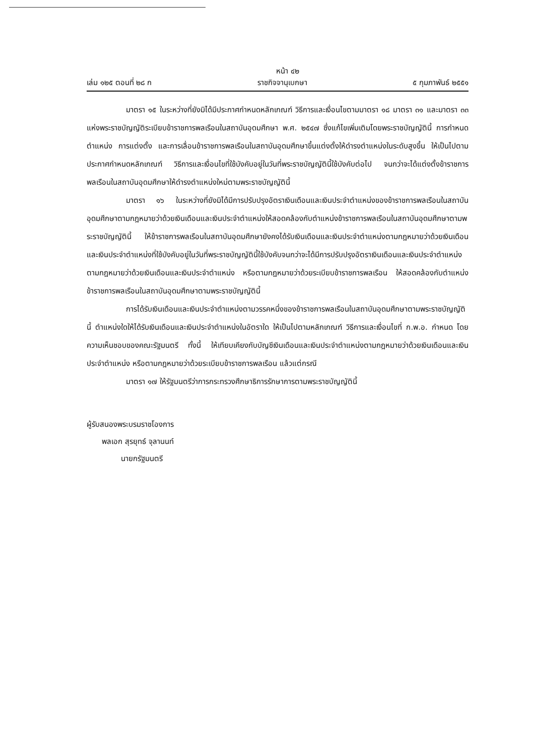หน้า ๔๒
เล่ม ๑๒๕ ตอนที่ ๒๘ ก ราชกิจจานุเบกษา ๕ กุมภาพันธ์ ๒๕๕๑
มาตรา ๑๕ ในระหว่างที่ยังมิได้มีประกาศกำหนดหลักเกณฑ์ วิธีการและเงื่อนไขตามมาตรา ๑๘ มาตรา ๓๑ และมาตรา ๓๓ แห่งพระราชบัญญัติระเบียบข้าราชการพลเรือนในสถาบันอุดมศึกษา พ.ศ. ๒๕๔๗ ซึ่งแก้ไขเพิ่มเติมโดยพระราชบัญญัตินี้ การกำหนดตำแหน่ง การแต่งตั้ง และการเลื่อนข้าราชการพลเรือนในสถาบันอุดมศึกษาขึ้นแต่งตั้งให้ดำรงตำแหน่งในระดับสูงขึ้น ให้เป็นไปตามประกาศกำหนดหลักเกณฑ์ วิธีการและเงื่อนไขที่ใช้บังคับอยู่ในวันที่พระราชบัญญัตินี้ใช้บังคับต่อไป จนกว่าจะได้แต่งตั้งข้าราชการพลเรือนในสถาบันอุดมศึกษาให้ดำรงตำแหน่งใหม่ตามพระราชบัญญัตินี้
มาตรา ๑๖ ในระหว่างที่ยังมิได้มีการปรับปรุงอัตราเงินเดือนและเงินประจำตำแหน่งของข้าราชการพลเรือนในสถาบันอุดมศึกษาตามกฎหมายว่าด้วยเงินเดือนและเงินประจำตำแหน่งให้สอดคล้องกับตำแหน่งข้าราชการพลเรือนในสถาบันอุดมศึกษาตามพระราชบัญญัตินี้ ให้ข้าราชการพลเรือนในสถาบันอุดมศึกษายังคงได้รับเงินเดือนและเงินประจำตำแหน่งตามกฎหมายว่าด้วยเงินเดือนและเงินประจำตำแหน่งที่ใช้บังคับอยู่ในวันที่พระราชบัญญัตินี้ใช้บังคับจนกว่าจะได้มีการปรับปรุงอัตราเงินเดือนและเงินประจำตำแหน่งตามกฎหมายว่าด้วยเงินเดือนและเงินประจำตำแหน่ง หรือตามกฎหมายว่าด้วยระเบียบข้าราชการพลเรือน ให้สอดคล้องกับตำแหน่งข้าราชการพลเรือนในสถาบันอุดมศึกษาตามพระราชบัญญัตินี้
การได้รับเงินเดือนและเงินประจำตำแหน่งตามวรรคหนึ่งของข้าราชการพลเรือนในสถาบันอุดมศึกษาตามพระราชบัญญัตินี้ ตำแหน่งใดให้ได้รับเงินเดือนและเงินประจำตำแหน่งในอัตราใด ให้เป็นไปตามหลักเกณฑ์ วิธีการและเงื่อนไขที่ ก.พ.อ. กำหนด โดยความเห็นชอบของคณะรัฐมนตรี ทั้งนี้ ให้เทียบเคียงกับบัญชีเงินเดือนและเงินประจำตำแหน่งตามกฎหมายว่าด้วยเงินเดือนและเงินประจำตำแหน่ง หรือตามกฎหมายว่าด้วยระเบียบข้าราชการพลเรือน แล้วแต่กรณี
มาตรา ๑๗ ให้รัฐมนตรีว่าการกระทรวงศึกษาธิการรักษาการตามพระราชบัญญัตินี้
ผู้รับสนองพระบรมราชโองการ
พลเอก สุรยุทธ์ จุลานนท์
นายกรัฐมนตรี